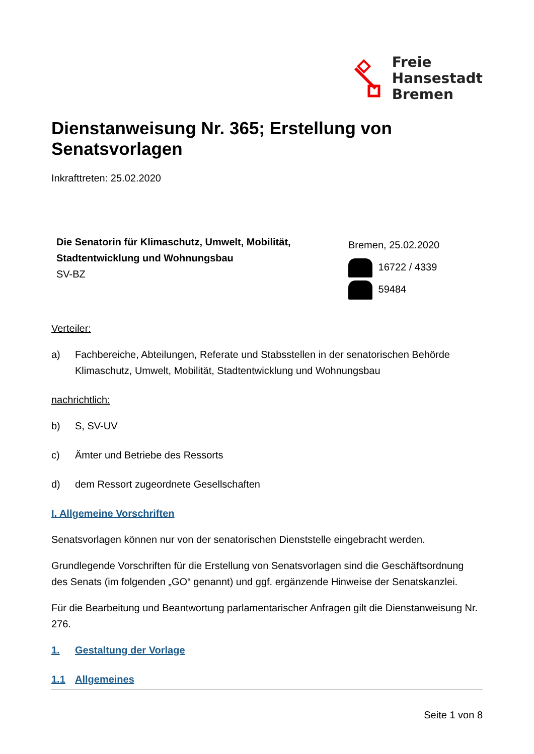Freie
Hansestadt
Bremen
Dienstanweisung Nr. 365; Erstellung von Senatsvorlagen
Inkrafttreten: 25.02.2020
Die Senatorin für Klimaschutz, Umwelt, Mobilität, Stadtentwicklung und Wohnungsbau
SV-BZ
Bremen, 25.02.2020
16722 / 4339
59484
Verteiler:
a) Fachbereiche, Abteilungen, Referate und Stabsstellen in der senatorischen Behörde Klimaschutz, Umwelt, Mobilität, Stadtentwicklung und Wohnungsbau
nachrichtlich:
b) S, SV-UV
c) Ämter und Betriebe des Ressorts
d) dem Ressort zugeordnete Gesellschaften
I. Allgemeine Vorschriften
Senatsvorlagen können nur von der senatorischen Dienststelle eingebracht werden.
Grundlegende Vorschriften für die Erstellung von Senatsvorlagen sind die Geschäftsordnung des Senats (im folgenden „GO“ genannt) und ggf. ergänzende Hinweise der Senatskanzlei.
Für die Bearbeitung und Beantwortung parlamentarischer Anfragen gilt die Dienstanweisung Nr. 276.
1. Gestaltung der Vorlage
1.1 Allgemeines
Seite 1 von 8